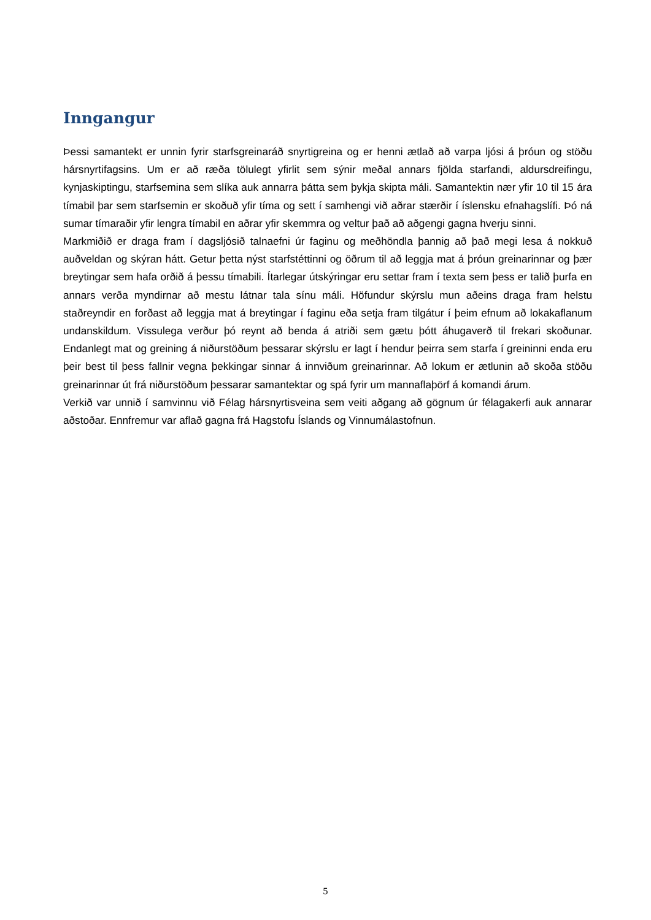Inngangur
Þessi samantekt er unnin fyrir starfsgreinaráð snyrtigreina og er henni ætlað að varpa ljósi á þróun og stöðu hársnyrtifagsins. Um er að ræða tölulegt yfirlit sem sýnir meðal annars fjölda starfandi, aldursdreifingu, kynjaskiptingu, starfsemina sem slíka auk annarra þátta sem þykja skipta máli. Samantektin nær yfir 10 til 15 ára tímabil þar sem starfsemin er skoðuð yfir tíma og sett í samhengi við aðrar stærðir í íslensku efnahagslífi. Þó ná sumar tímaraðir yfir lengra tímabil en aðrar yfir skemmra og veltur það að aðgengi gagna hverju sinni.
Markmiðið er draga fram í dagsljósið talnaefni úr faginu og meðhöndla þannig að það megi lesa á nokkuð auðveldan og skýran hátt. Getur þetta nýst starfstéttinni og öðrum til að leggja mat á þróun greinarinnar og þær breytingar sem hafa orðið á þessu tímabili. Ítarlegar útskýringar eru settar fram í texta sem þess er talið þurfa en annars verða myndirnar að mestu látnar tala sínu máli. Höfundur skýrslu mun aðeins draga fram helstu staðreyndir en forðast að leggja mat á breytingar í faginu eða setja fram tilgátur í þeim efnum að lokakaflanum undanskildum. Vissulega verður þó reynt að benda á atriði sem gætu þótt áhugaverð til frekari skoðunar. Endanlegt mat og greining á niðurstöðum þessarar skýrslu er lagt í hendur þeirra sem starfa í greininni enda eru þeir best til þess fallnir vegna þekkingar sinnar á innviðum greinarinnar. Að lokum er ætlunin að skoða stöðu greinarinnar út frá niðurstöðum þessarar samantektar og spá fyrir um mannaflaþörf á komandi árum.
Verkið var unnið í samvinnu við Félag hársnyrtisveina sem veiti aðgang að gögnum úr félagakerfi auk annarar aðstoðar. Ennfremur var aflað gagna frá Hagstofu Íslands og Vinnumálastofnun.
5